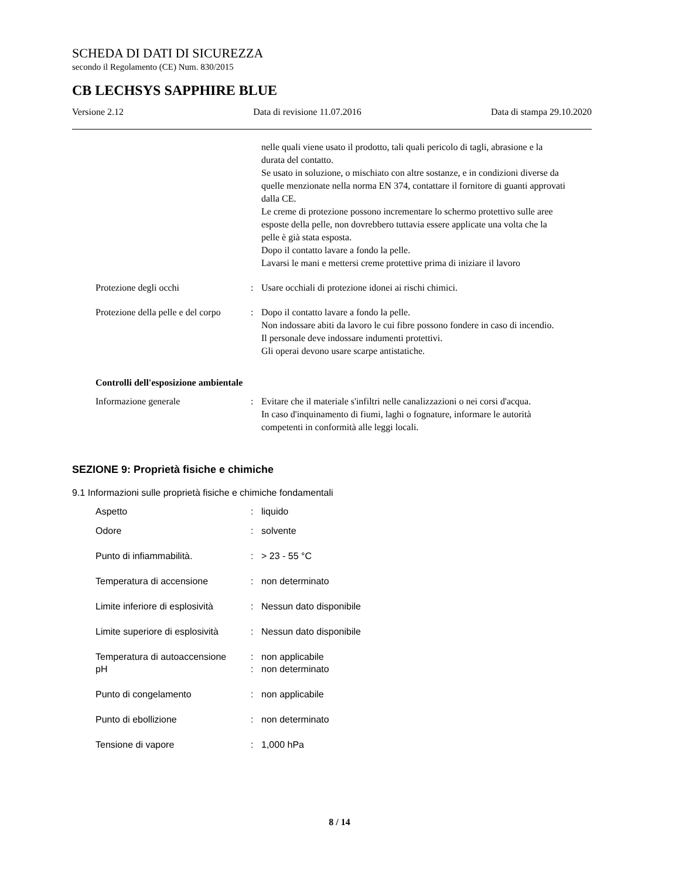SCHEDA DI DATI DI SICUREZZA
secondo il Regolamento (CE) Num. 830/2015
CB LECHSYS SAPPHIRE BLUE
Versione 2.12 Data di revisione 11.07.2016 Data di stampa 29.10.2020
nelle quali viene usato il prodotto, tali quali pericolo di tagli, abrasione e la durata del contatto.
Se usato in soluzione, o mischiato con altre sostanze, e in condizioni diverse da quelle menzionate nella norma EN 374, contattare il fornitore di guanti approvati dalla CE.
Le creme di protezione possono incrementare lo schermo protettivo sulle aree esposte della pelle, non dovrebbero tuttavia essere applicate una volta che la pelle è già stata esposta.
Dopo il contatto lavare a fondo la pelle.
Lavarsi le mani e mettersi creme protettive prima di iniziare il lavoro
Protezione degli occhi : Usare occhiali di protezione idonei ai rischi chimici.
Protezione della pelle e del corpo
: Dopo il contatto lavare a fondo la pelle.
Non indossare abiti da lavoro le cui fibre possono fondere in caso di incendio.
Il personale deve indossare indumenti protettivi.
Gli operai devono usare scarpe antistatiche.
Controlli dell'esposizione ambientale
Informazione generale : Evitare che il materiale s'infiltri nelle canalizzazioni o nei corsi d'acqua.
In caso d'inquinamento di fiumi, laghi o fognature, informare le autorità competenti in conformità alle leggi locali.
SEZIONE 9: Proprietà fisiche e chimiche
9.1 Informazioni sulle proprietà fisiche e chimiche fondamentali
Aspetto : liquido
Odore : solvente
Punto di infiammabilità. : > 23 - 55 °C
Temperatura di accensione : non determinato
Limite inferiore di esplosività
: Nessun dato disponibile
Limite superiore di esplosività
: Nessun dato disponibile
Temperatura di autoaccensione
: non applicabile
pH : non determinato
Punto di congelamento : non applicabile
Punto di ebollizione : non determinato
Tensione di vapore : 1,000 hPa
8 / 14